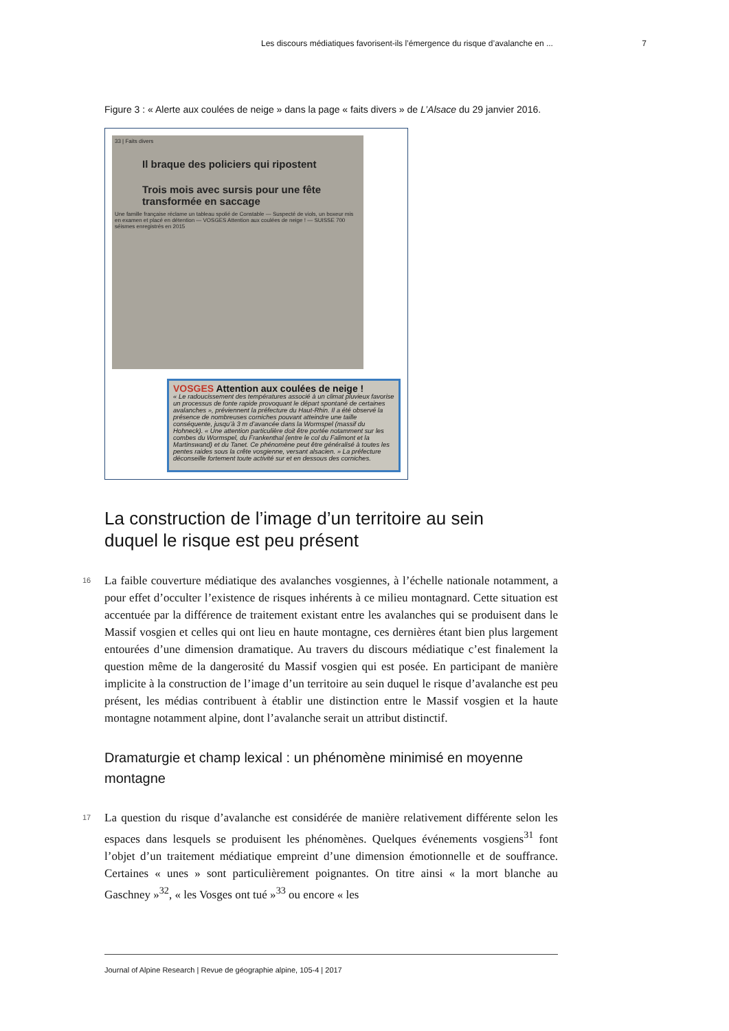Les discours médiatiques favorisent-ils l’émergence du risque d’avalanche en ... 7
Figure 3 : « Alerte aux coulées de neige » dans la page « faits divers » de L’Alsace du 29 janvier 2016.
33 | Faits divers
Il braque des policiers qui ripostent
Trois mois avec sursis pour une fête transformée en saccage
Une famille française réclame un tableau spolié de Constable — Suspecté de viols, un boxeur mis en examen et placé en détention — VOSGES Attention aux coulées de neige ! — SUISSE 700 séismes enregistrés en 2015
VOSGES Attention aux coulées de neige !
« Le radoucissement des températures associé à un climat pluvieux favorise un processus de fonte rapide provoquant le départ spontané de certaines avalanches », préviennent la préfecture du Haut-Rhin. Il a été observé la présence de nombreuses corniches pouvant atteindre une taille conséquente, jusqu’à 3 m d’avancée dans la Wormspel (massif du Hohneck). « Une attention particulière doit être portée notamment sur les combes du Wormspel, du Frankenthal (entre le col du Falimont et la Martinswand) et du Tanet. Ce phénomène peut être généralisé à toutes les pentes raides sous la crête vosgienne, versant alsacien. » La préfecture déconseille fortement toute activité sur et en dessous des corniches.
La construction de l’image d’un territoire au sein duquel le risque est peu présent
16
La faible couverture médiatique des avalanches vosgiennes, à l’échelle nationale notamment, a pour effet d’occulter l’existence de risques inhérents à ce milieu montagnard. Cette situation est accentuée par la différence de traitement existant entre les avalanches qui se produisent dans le Massif vosgien et celles qui ont lieu en haute montagne, ces dernières étant bien plus largement entourées d’une dimension dramatique. Au travers du discours médiatique c’est finalement la question même de la dangerosité du Massif vosgien qui est posée. En participant de manière implicite à la construction de l’image d’un territoire au sein duquel le risque d’avalanche est peu présent, les médias contribuent à établir une distinction entre le Massif vosgien et la haute montagne notamment alpine, dont l’avalanche serait un attribut distinctif.
Dramaturgie et champ lexical : un phénomène minimisé en moyenne montagne
17
La question du risque d’avalanche est considérée de manière relativement différente selon les espaces dans lesquels se produisent les phénomènes. Quelques événements vosgiens<sup>31</sup> font l’objet d’un traitement médiatique empreint d’une dimension émotionnelle et de souffrance. Certaines « unes » sont particulièrement poignantes. On titre ainsi « la mort blanche au Gaschney »<sup>32</sup>, « les Vosges ont tué »<sup>33</sup> ou encore « les
Journal of Alpine Research | Revue de géographie alpine, 105-4 | 2017